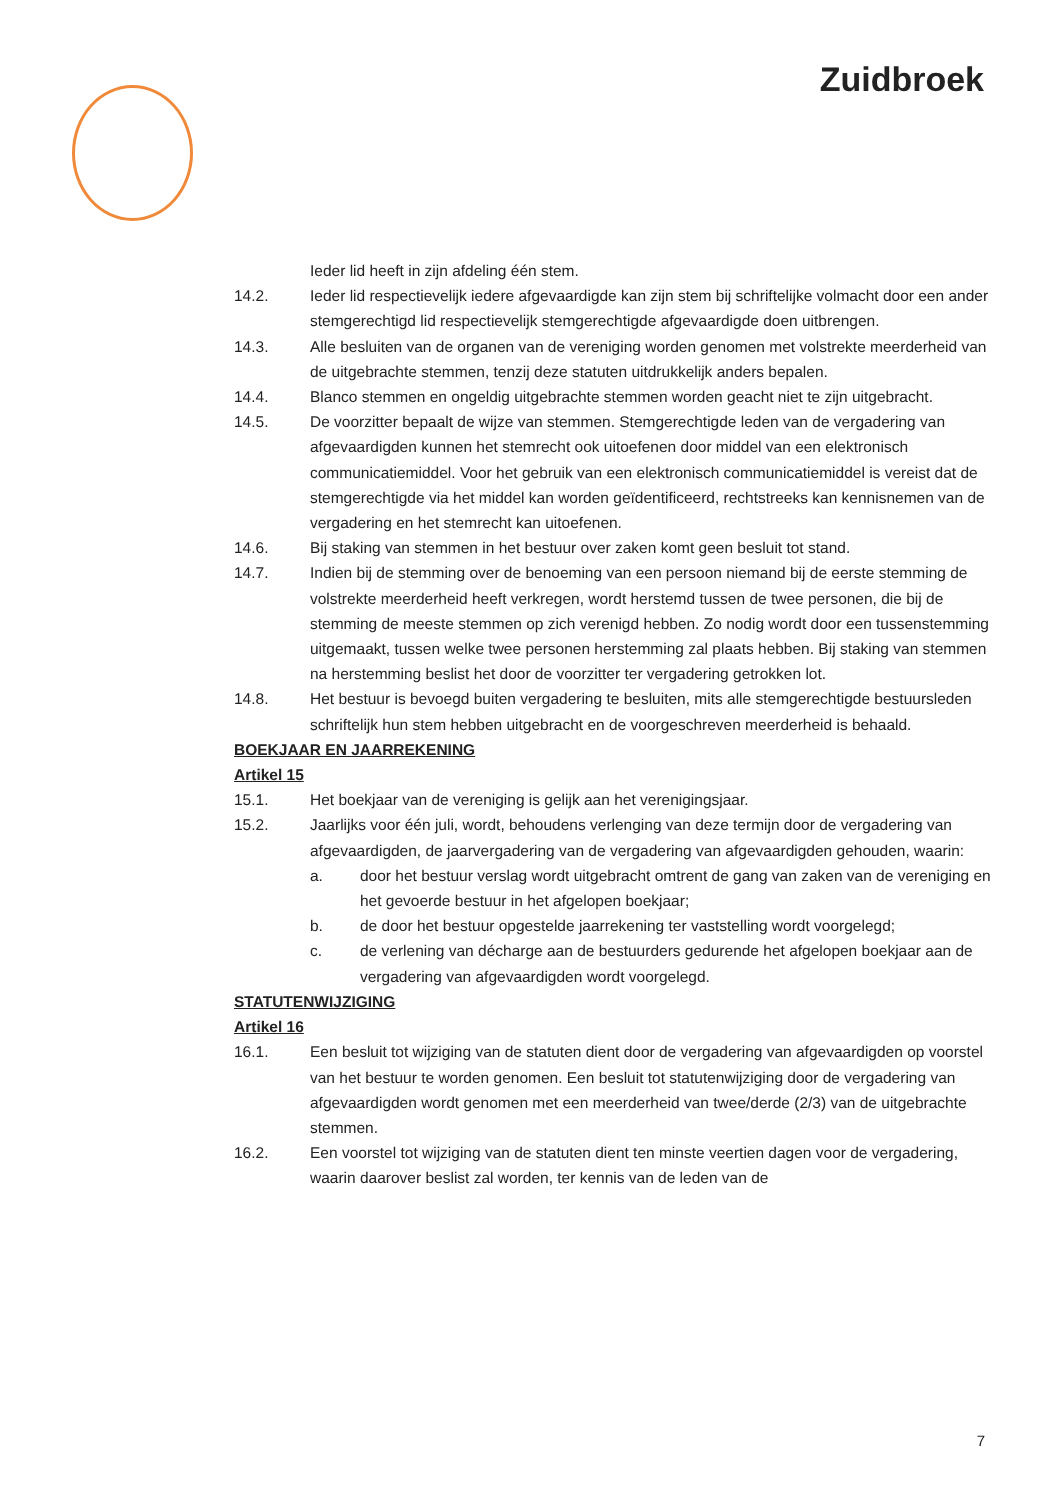Zuidbroek
Ieder lid heeft in zijn afdeling één stem.
14.2. Ieder lid respectievelijk iedere afgevaardigde kan zijn stem bij schriftelijke volmacht door een ander stemgerechtigd lid respectievelijk stemgerechtigde afgevaardigde doen uitbrengen.
14.3. Alle besluiten van de organen van de vereniging worden genomen met volstrekte meerderheid van de uitgebrachte stemmen, tenzij deze statuten uitdrukkelijk anders bepalen.
14.4. Blanco stemmen en ongeldig uitgebrachte stemmen worden geacht niet te zijn uitgebracht.
14.5. De voorzitter bepaalt de wijze van stemmen. Stemgerechtigde leden van de vergadering van afgevaardigden kunnen het stemrecht ook uitoefenen door middel van een elektronisch communicatiemiddel. Voor het gebruik van een elektronisch communicatiemiddel is vereist dat de stemgerechtigde via het middel kan worden geïdentificeerd, rechtstreeks kan kennisnemen van de vergadering en het stemrecht kan uitoefenen.
14.6. Bij staking van stemmen in het bestuur over zaken komt geen besluit tot stand.
14.7. Indien bij de stemming over de benoeming van een persoon niemand bij de eerste stemming de volstrekte meerderheid heeft verkregen, wordt herstemd tussen de twee personen, die bij de stemming de meeste stemmen op zich verenigd hebben. Zo nodig wordt door een tussenstemming uitgemaakt, tussen welke twee personen herstemming zal plaats hebben. Bij staking van stemmen na herstemming beslist het door de voorzitter ter vergadering getrokken lot.
14.8. Het bestuur is bevoegd buiten vergadering te besluiten, mits alle stemgerechtigde bestuursleden schriftelijk hun stem hebben uitgebracht en de voorgeschreven meerderheid is behaald.
BOEKJAAR EN JAARREKENING
Artikel 15
15.1. Het boekjaar van de vereniging is gelijk aan het verenigingsjaar.
15.2. Jaarlijks voor één juli, wordt, behoudens verlenging van deze termijn door de vergadering van afgevaardigden, de jaarvergadering van de vergadering van afgevaardigden gehouden, waarin:
a. door het bestuur verslag wordt uitgebracht omtrent de gang van zaken van de vereniging en het gevoerde bestuur in het afgelopen boekjaar;
b. de door het bestuur opgestelde jaarrekening ter vaststelling wordt voorgelegd;
c. de verlening van décharge aan de bestuurders gedurende het afgelopen boekjaar aan de vergadering van afgevaardigden wordt voorgelegd.
STATUTENWIJZIGING
Artikel 16
16.1. Een besluit tot wijziging van de statuten dient door de vergadering van afgevaardigden op voorstel van het bestuur te worden genomen. Een besluit tot statutenwijziging door de vergadering van afgevaardigden wordt genomen met een meerderheid van twee/derde (2/3) van de uitgebrachte stemmen.
16.2. Een voorstel tot wijziging van de statuten dient ten minste veertien dagen voor de vergadering, waarin daarover beslist zal worden, ter kennis van de leden van de
7